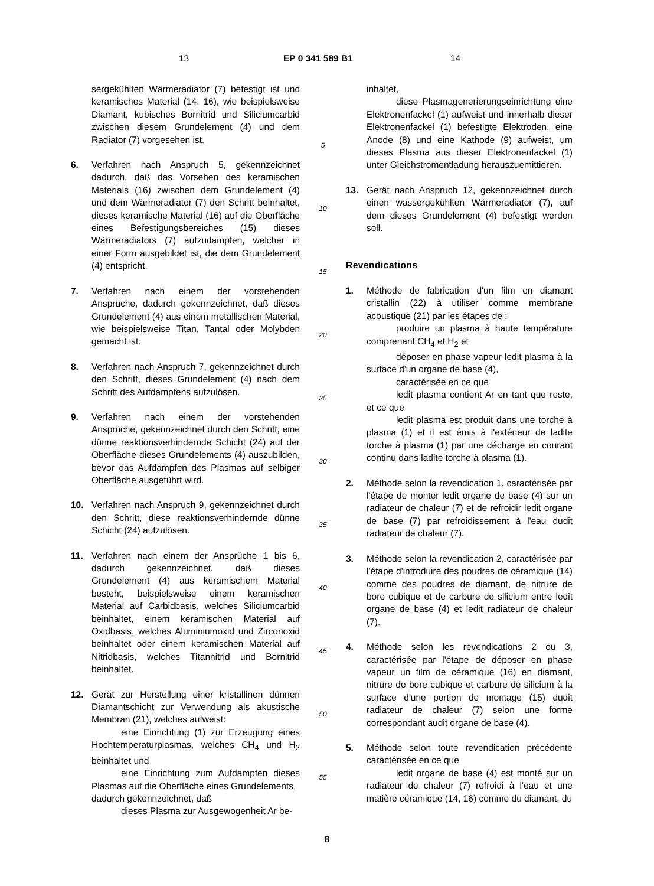13 EP 0 341 589 B1 14
sergekühlten Wärmeradiator (7) befestigt ist und keramisches Material (14, 16), wie beispielsweise Diamant, kubisches Bornitrid und Siliciumcarbid zwischen diesem Grundelement (4) und dem Radiator (7) vorgesehen ist.
6. Verfahren nach Anspruch 5, gekennzeichnet dadurch, daß das Vorsehen des keramischen Materials (16) zwischen dem Grundelement (4) und dem Wärmeradiator (7) den Schritt beinhaltet, dieses keramische Material (16) auf die Oberfläche eines Befestigungsbereiches (15) dieses Wärmeradiators (7) aufzudampfen, welcher in einer Form ausgebildet ist, die dem Grundelement (4) entspricht.
7. Verfahren nach einem der vorstehenden Ansprüche, dadurch gekennzeichnet, daß dieses Grundelement (4) aus einem metallischen Material, wie beispielsweise Titan, Tantal oder Molybden gemacht ist.
8. Verfahren nach Anspruch 7, gekennzeichnet durch den Schritt, dieses Grundelement (4) nach dem Schritt des Aufdampfens aufzulösen.
9. Verfahren nach einem der vorstehenden Ansprüche, gekennzeichnet durch den Schritt, eine dünne reaktionsverhindernde Schicht (24) auf der Oberfläche dieses Grundelements (4) auszubilden, bevor das Aufdampfen des Plasmas auf selbiger Oberfläche ausgeführt wird.
10. Verfahren nach Anspruch 9, gekennzeichnet durch den Schritt, diese reaktionsverhindernde dünne Schicht (24) aufzulösen.
11. Verfahren nach einem der Ansprüche 1 bis 6, dadurch gekennzeichnet, daß dieses Grundelement (4) aus keramischem Material besteht, beispielsweise einem keramischen Material auf Carbidbasis, welches Siliciumcarbid beinhaltet, einem keramischen Material auf Oxidbasis, welches Aluminiumoxid und Zirconoxid beinhaltet oder einem keramischen Material auf Nitridbasis, welches Titannitrid und Bornitrid beinhaltet.
12. Gerät zur Herstellung einer kristallinen dünnen Diamantschicht zur Verwendung als akustische Membran (21), welches aufweist:
eine Einrichtung (1) zur Erzeugung eines Hochtemperaturplasmas, welches CH<sub>4</sub> und H<sub>2</sub> beinhaltet und
eine Einrichtung zum Aufdampfen dieses Plasmas auf die Oberfläche eines Grundelements,
dadurch gekennzeichnet, daß
dieses Plasma zur Ausgewogenheit Ar be-
5
10
15
20
25
30
35
40
45
50
55
inhaltet,
diese Plasmagenerierungseinrichtung eine Elektronenfackel (1) aufweist und innerhalb dieser Elektronenfackel (1) befestigte Elektroden, eine Anode (8) und eine Kathode (9) aufweist, um dieses Plasma aus dieser Elektronenfackel (1) unter Gleichstromentladung herauszuemittieren.
13. Gerät nach Anspruch 12, gekennzeichnet durch einen wassergekühlten Wärmeradiator (7), auf dem dieses Grundelement (4) befestigt werden soll.
Revendications
1. Méthode de fabrication d'un film en diamant cristallin (22) à utiliser comme membrane acoustique (21) par les étapes de :
produire un plasma à haute température comprenant CH<sub>4</sub> et H<sub>2</sub> et
déposer en phase vapeur ledit plasma à la surface d'un organe de base (4),
caractérisée en ce que
ledit plasma contient Ar en tant que reste, et ce que
ledit plasma est produit dans une torche à plasma (1) et il est émis à l'extérieur de ladite torche à plasma (1) par une décharge en courant continu dans ladite torche à plasma (1).
2. Méthode selon la revendication 1, caractérisée par l'étape de monter ledit organe de base (4) sur un radiateur de chaleur (7) et de refroidir ledit organe de base (7) par refroidissement à l'eau dudit radiateur de chaleur (7).
3. Méthode selon la revendication 2, caractérisée par l'étape d'introduire des poudres de céramique (14) comme des poudres de diamant, de nitrure de bore cubique et de carbure de silicium entre ledit organe de base (4) et ledit radiateur de chaleur (7).
4. Méthode selon les revendications 2 ou 3, caractérisée par l'étape de déposer en phase vapeur un film de céramique (16) en diamant, nitrure de bore cubique et carbure de silicium à la surface d'une portion de montage (15) dudit radiateur de chaleur (7) selon une forme correspondant audit organe de base (4).
5. Méthode selon toute revendication précédente caractérisée en ce que
ledit organe de base (4) est monté sur un radiateur de chaleur (7) refroidi à l'eau et une matière céramique (14, 16) comme du diamant, du
8